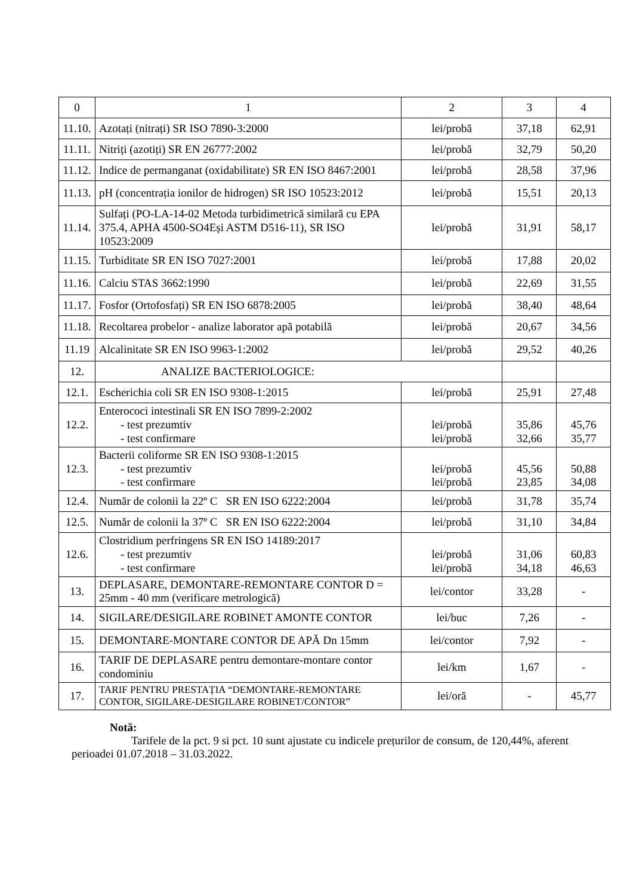| 0 | 1 | 2 | 3 | 4 |
| --- | --- | --- | --- | --- |
| 11.10. | Azotați (nitrați) SR ISO 7890-3:2000 | lei/probă | 37,18 | 62,91 |
| 11.11. | Nitriți (azotiți) SR EN 26777:2002 | lei/probă | 32,79 | 50,20 |
| 11.12. | Indice de permanganat (oxidabilitate) SR EN ISO 8467:2001 | lei/probă | 28,58 | 37,96 |
| 11.13. | pH (concentrația ionilor de hidrogen) SR ISO 10523:2012 | lei/probă | 15,51 | 20,13 |
| 11.14. | Sulfați (PO-LA-14-02 Metoda turbidimetrică similară cu EPA 375.4, APHA 4500-SO4Eși ASTM D516-11), SR ISO 10523:2009 | lei/probă | 31,91 | 58,17 |
| 11.15. | Turbiditate SR EN ISO 7027:2001 | lei/probă | 17,88 | 20,02 |
| 11.16. | Calciu STAS 3662:1990 | lei/probă | 22,69 | 31,55 |
| 11.17. | Fosfor (Ortofosfați) SR EN ISO 6878:2005 | lei/probă | 38,40 | 48,64 |
| 11.18. | Recoltarea probelor - analize laborator apă potabilă | lei/probă | 20,67 | 34,56 |
| 11.19 | Alcalinitate SR EN ISO 9963-1:2002 | lei/probă | 29,52 | 40,26 |
| 12. | ANALIZE BACTERIOLOGICE: | | | |
| 12.1. | Escherichia coli SR EN ISO 9308-1:2015 | lei/probă | 25,91 | 27,48 |
| 12.2. | Enterococi intestinali SR EN ISO 7899-2:2002 - test prezumtiv - test confirmare | lei/probă lei/probă | 35,86 32,66 | 45,76 35,77 |
| 12.3. | Bacterii coliforme SR EN ISO 9308-1:2015 - test prezumtiv - test confirmare | lei/probă lei/probă | 45,56 23,85 | 50,88 34,08 |
| 12.4. | Număr de colonii la 22º C SR EN ISO 6222:2004 | lei/probă | 31,78 | 35,74 |
| 12.5. | Număr de colonii la 37º C SR EN ISO 6222:2004 | lei/probă | 31,10 | 34,84 |
| 12.6. | Clostridium perfringens SR EN ISO 14189:2017 - test prezumtiv - test confirmare | lei/probă lei/probă | 31,06 34,18 | 60,83 46,63 |
| 13. | DEPLASARE, DEMONTARE-REMONTARE CONTOR D = 25mm - 40 mm (verificare metrologică) | lei/contor | 33,28 | - |
| 14. | SIGILARE/DESIGILARE ROBINET AMONTE CONTOR | lei/buc | 7,26 | - |
| 15. | DEMONTARE-MONTARE CONTOR DE APĂ Dn 15mm | lei/contor | 7,92 | - |
| 16. | TARIF DE DEPLASARE pentru demontare-montare contor condominiu | lei/km | 1,67 | - |
| 17. | TARIF PENTRU PRESTAȚIA “DEMONTARE-REMONTARE CONTOR, SIGILARE-DESIGILARE ROBINET/CONTOR” | lei/oră | - | 45,77 |
Notă:
Tarifele de la pct. 9 si pct. 10 sunt ajustate cu indicele prețurilor de consum, de 120,44%, aferent perioadei 01.07.2018 – 31.03.2022.